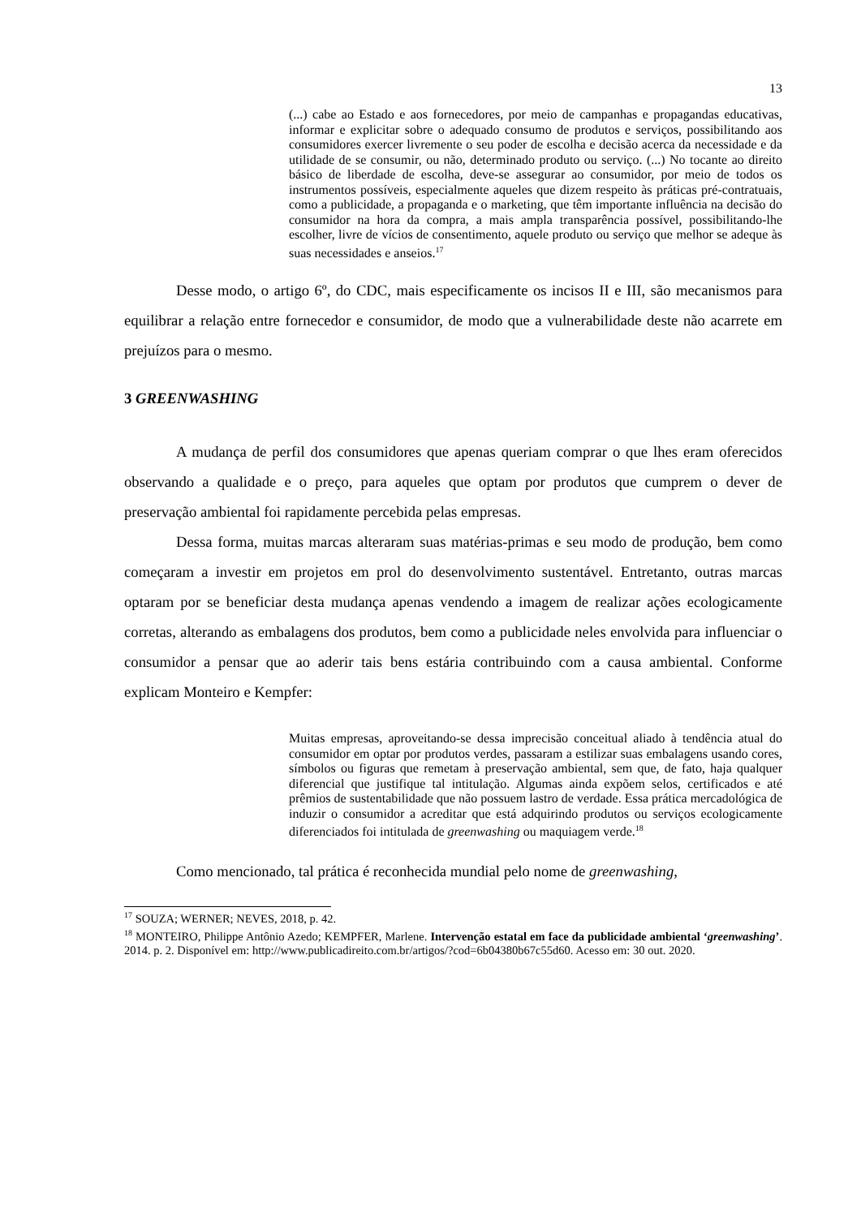13
(...) cabe ao Estado e aos fornecedores, por meio de campanhas e propagandas educativas, informar e explicitar sobre o adequado consumo de produtos e serviços, possibilitando aos consumidores exercer livremente o seu poder de escolha e decisão acerca da necessidade e da utilidade de se consumir, ou não, determinado produto ou serviço. (...) No tocante ao direito básico de liberdade de escolha, deve-se assegurar ao consumidor, por meio de todos os instrumentos possíveis, especialmente aqueles que dizem respeito às práticas pré-contratuais, como a publicidade, a propaganda e o marketing, que têm importante influência na decisão do consumidor na hora da compra, a mais ampla transparência possível, possibilitando-lhe escolher, livre de vícios de consentimento, aquele produto ou serviço que melhor se adeque às suas necessidades e anseios.<sup>17</sup>
Desse modo, o artigo 6º, do CDC, mais especificamente os incisos II e III, são mecanismos para equilibrar a relação entre fornecedor e consumidor, de modo que a vulnerabilidade deste não acarrete em prejuízos para o mesmo.
3 GREENWASHING
A mudança de perfil dos consumidores que apenas queriam comprar o que lhes eram oferecidos observando a qualidade e o preço, para aqueles que optam por produtos que cumprem o dever de preservação ambiental foi rapidamente percebida pelas empresas.
Dessa forma, muitas marcas alteraram suas matérias-primas e seu modo de produção, bem como começaram a investir em projetos em prol do desenvolvimento sustentável. Entretanto, outras marcas optaram por se beneficiar desta mudança apenas vendendo a imagem de realizar ações ecologicamente corretas, alterando as embalagens dos produtos, bem como a publicidade neles envolvida para influenciar o consumidor a pensar que ao aderir tais bens estária contribuindo com a causa ambiental. Conforme explicam Monteiro e Kempfer:
Muitas empresas, aproveitando-se dessa imprecisão conceitual aliado à tendência atual do consumidor em optar por produtos verdes, passaram a estilizar suas embalagens usando cores, símbolos ou figuras que remetam à preservação ambiental, sem que, de fato, haja qualquer diferencial que justifique tal intitulação. Algumas ainda expõem selos, certificados e até prêmios de sustentabilidade que não possuem lastro de verdade. Essa prática mercadológica de induzir o consumidor a acreditar que está adquirindo produtos ou serviços ecologicamente diferenciados foi intitulada de greenwashing ou maquiagem verde.<sup>18</sup>
Como mencionado, tal prática é reconhecida mundial pelo nome de greenwashing,
<sup>17</sup> SOUZA; WERNER; NEVES, 2018, p. 42.
<sup>18</sup> MONTEIRO, Philippe Antônio Azedo; KEMPFER, Marlene. Intervenção estatal em face da publicidade ambiental ‘greenwashing’. 2014. p. 2. Disponível em: http://www.publicadireito.com.br/artigos/?cod=6b04380b67c55d60. Acesso em: 30 out. 2020.